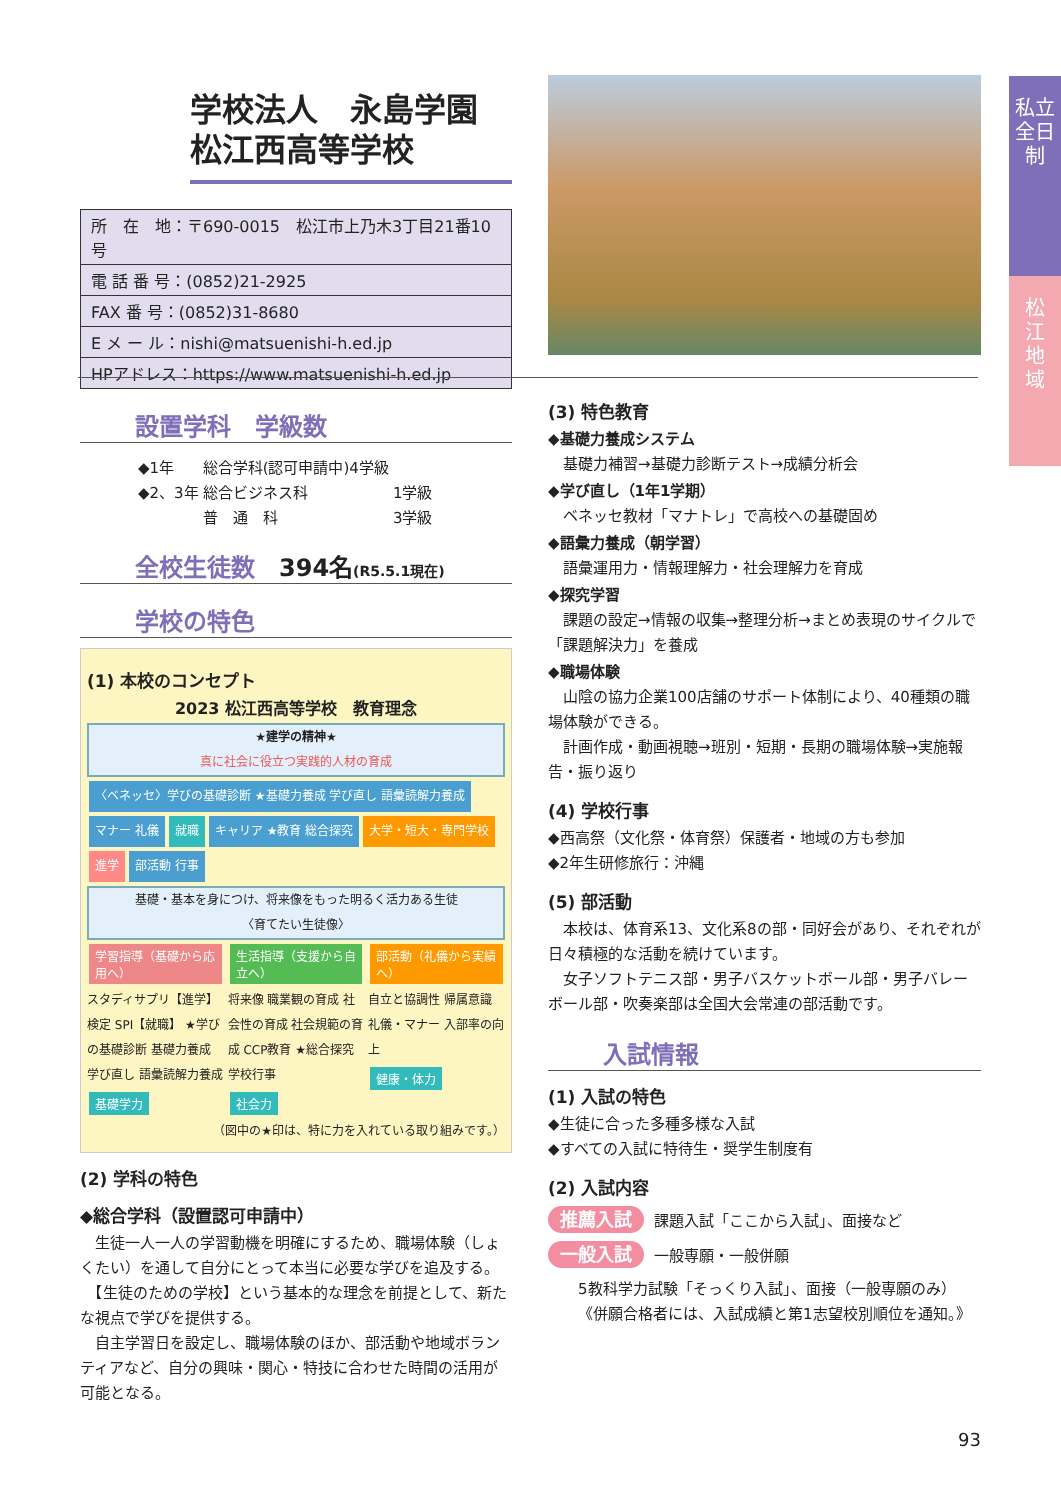私立
全日制
松
江
地
域
学校法人　永島学園
松江西高等学校
| 所 在 地：〒690-0015 松江市上乃木3丁目21番10号 |
| 電 話 番 号：(0852)21-2925 |
| FAX 番 号：(0852)31-8680 |
| E メ ー ル：nishi@matsuenishi-h.ed.jp |
| HPアドレス：https://www.matsuenishi-h.ed.jp |
設置学科　学級数
| ◆1年 | 総合学科(認可申請中)4学級 | |
| ◆2、3年 | 総合ビジネス科 | 1学級 |
| | 普 通 科 | 3学級 |
全校生徒数　394名(R5.5.1現在)
学校の特色
(1) 本校のコンセプト
2023 松江西高等学校　教育理念
★建学の精神★
真に社会に役立つ実践的人材の育成
〈ベネッセ〉学びの基礎診断 ★基礎力養成 学び直し 語彙読解力養成 マナー 礼儀 就職 キャリア ★教育 総合探究 大学・短大・専門学校 進学 部活動 行事
基礎・基本を身につけ、将来像をもった明るく活力ある生徒
〈育てたい生徒像〉
学習指導（基礎から応用へ）
スタディサプリ【進学】 検定 SPI【就職】 ★学びの基礎診断 基礎力養成 学び直し 語彙読解力養成
基礎学力
生活指導（支援から自立へ）
将来像 職業観の育成 社会性の育成 社会規範の育成 CCP教育 ★総合探究 学校行事
社会力
部活動（礼儀から実績へ）
自立と協調性 帰属意識 礼儀・マナー 入部率の向上
健康・体力
（図中の★印は、特に力を入れている取り組みです。）
(2) 学科の特色
◆総合学科（設置認可申請中）
　生徒一人一人の学習動機を明確にするため、職場体験（しょくたい）を通して自分にとって本当に必要な学びを追及する。
　【生徒のための学校】という基本的な理念を前提として、新たな視点で学びを提供する。
　自主学習日を設定し、職場体験のほか、部活動や地域ボランティアなど、自分の興味・関心・特技に合わせた時間の活用が可能となる。
(3) 特色教育
◆基礎力養成システム
　基礎力補習→基礎力診断テスト→成績分析会
◆学び直し（1年1学期）
　ベネッセ教材「マナトレ」で高校への基礎固め
◆語彙力養成（朝学習）
　語彙運用力・情報理解力・社会理解力を育成
◆探究学習
　課題の設定→情報の収集→整理分析→まとめ表現のサイクルで「課題解決力」を養成
◆職場体験
　山陰の協力企業100店舗のサポート体制により、40種類の職場体験ができる。
　計画作成・動画視聴→班別・短期・長期の職場体験→実施報告・振り返り
(4) 学校行事
◆西高祭（文化祭・体育祭）保護者・地域の方も参加
◆2年生研修旅行：沖縄
(5) 部活動
　本校は、体育系13、文化系8の部・同好会があり、それぞれが日々積極的な活動を続けています。
　女子ソフトテニス部・男子バスケットボール部・男子バレーボール部・吹奏楽部は全国大会常連の部活動です。
入試情報
(1) 入試の特色
◆生徒に合った多種多様な入試
◆すべての入試に特待生・奨学生制度有
(2) 入試内容
推薦入試 課題入試「ここから入試」、面接など
一般入試 一般専願・一般併願
5教科学力試験「そっくり入試」、面接（一般専願のみ）
《併願合格者には、入試成績と第1志望校別順位を通知。》
93